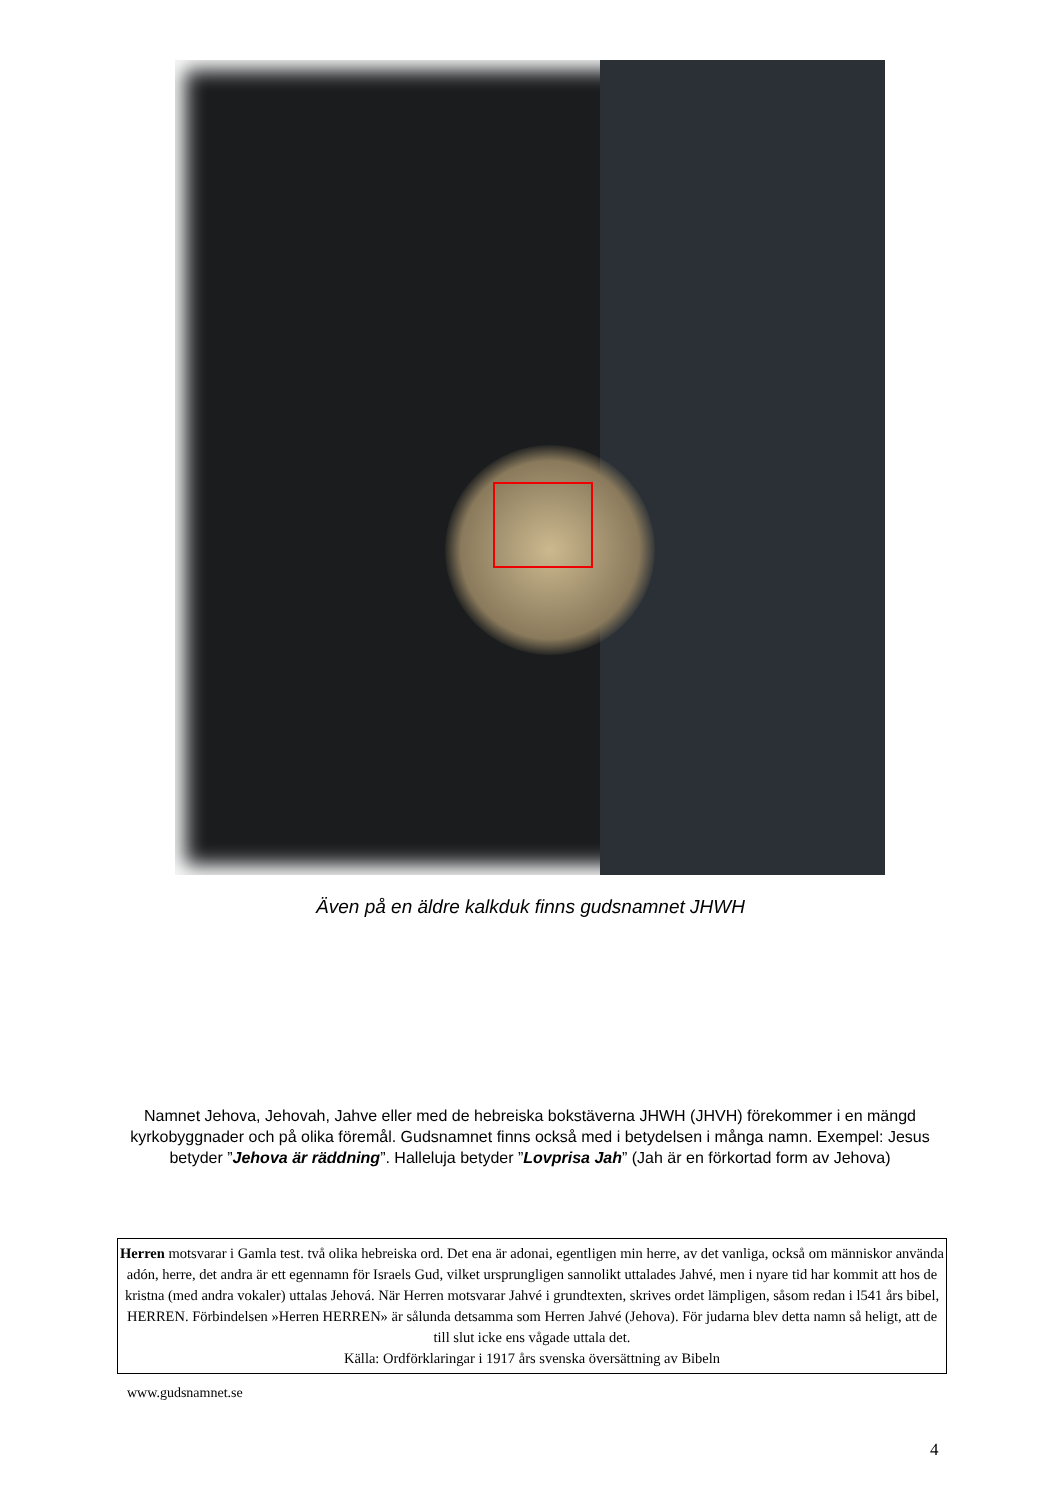Även på en äldre kalkduk finns gudsnamnet JHWH
Namnet Jehova, Jehovah, Jahve eller med de hebreiska bokstäverna JHWH (JHVH) förekommer i en mängd kyrkobyggnader och på olika föremål. Gudsnamnet finns också med i betydelsen i många namn. Exempel: Jesus betyder ”Jehova är räddning”. Halleluja betyder ”Lovprisa Jah” (Jah är en förkortad form av Jehova)
Herren motsvarar i Gamla test. två olika hebreiska ord. Det ena är adonai, egentligen min herre, av det vanliga, också om människor använda adón, herre, det andra är ett egennamn för Israels Gud, vilket ursprungligen sannolikt uttalades Jahvé, men i nyare tid har kommit att hos de kristna (med andra vokaler) uttalas Jehová. När Herren motsvarar Jahvé i grundtexten, skrives ordet lämpligen, såsom redan i l541 års bibel, HERREN. Förbindelsen »Herren HERREN» är sålunda detsamma som Herren Jahvé (Jehova). För judarna blev detta namn så heligt, att de till slut icke ens vågade uttala det.
Källa: Ordförklaringar i 1917 års svenska översättning av Bibeln
www.gudsnamnet.se
4